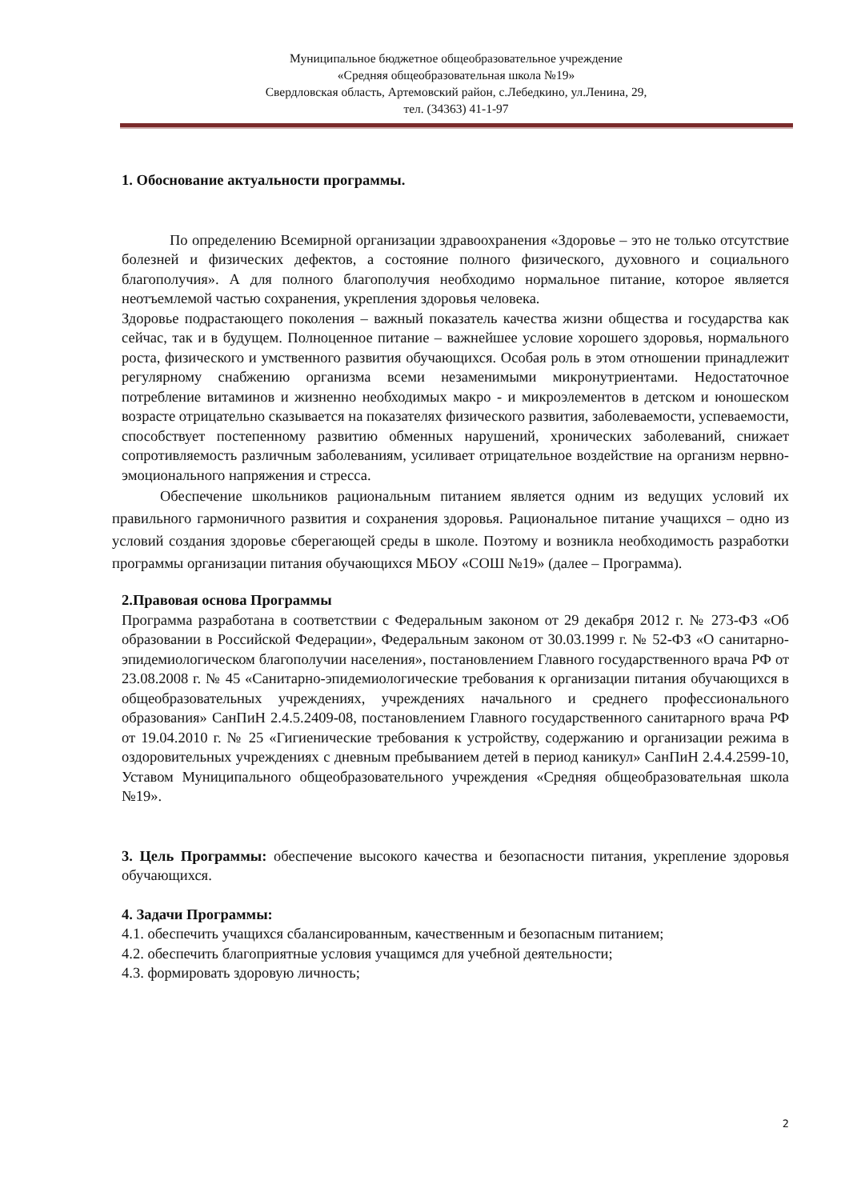Муниципальное бюджетное общеобразовательное учреждение
«Средняя общеобразовательная школа №19»
Свердловская область, Артемовский район, с.Лебедкино, ул.Ленина, 29,
тел. (34363) 41-1-97
1. Обоснование актуальности программы.
По определению Всемирной организации здравоохранения «Здоровье – это не только отсутствие болезней и физических дефектов, а состояние полного физического, духовного и социального благополучия». А для полного благополучия необходимо нормальное питание, которое является неотъемлемой частью сохранения, укрепления здоровья человека.
Здоровье подрастающего поколения – важный показатель качества жизни общества и государства как сейчас, так и в будущем. Полноценное питание – важнейшее условие хорошего здоровья, нормального роста, физического и умственного развития обучающихся. Особая роль в этом отношении принадлежит регулярному снабжению организма всеми незаменимыми микронутриентами. Недостаточное потребление витаминов и жизненно необходимых макро - и микроэлементов в детском и юношеском возрасте отрицательно сказывается на показателях физического развития, заболеваемости, успеваемости, способствует постепенному развитию обменных нарушений, хронических заболеваний, снижает сопротивляемость различным заболеваниям, усиливает отрицательное воздействие на организм нервно-эмоционального напряжения и стресса.
Обеспечение школьников рациональным питанием является одним из ведущих условий их правильного гармоничного развития и сохранения здоровья. Рациональное питание учащихся – одно из условий создания здоровье сберегающей среды в школе. Поэтому и возникла необходимость разработки программы организации питания обучающихся МБОУ «СОШ №19» (далее – Программа).
2.Правовая основа Программы
Программа разработана в соответствии с Федеральным законом от 29 декабря 2012 г. № 273-ФЗ «Об образовании в Российской Федерации», Федеральным законом от 30.03.1999 г. № 52-ФЗ «О санитарно-эпидемиологическом благополучии населения», постановлением Главного государственного врача РФ от 23.08.2008 г. № 45 «Санитарно-эпидемиологические требования к организации питания обучающихся в общеобразовательных учреждениях, учреждениях начального и среднего профессионального образования» СанПиН 2.4.5.2409-08, постановлением Главного государственного санитарного врача РФ от 19.04.2010 г. № 25 «Гигиенические требования к устройству, содержанию и организации режима в оздоровительных учреждениях с дневным пребыванием детей в период каникул» СанПиН 2.4.4.2599-10, Уставом Муниципального общеобразовательного учреждения «Средняя общеобразовательная школа №19».
3. Цель Программы: обеспечение высокого качества и безопасности питания, укрепление здоровья обучающихся.
4. Задачи Программы:
4.1. обеспечить учащихся сбалансированным, качественным и безопасным питанием;
4.2. обеспечить благоприятные условия учащимся для учебной деятельности;
4.3. формировать здоровую личность;
2